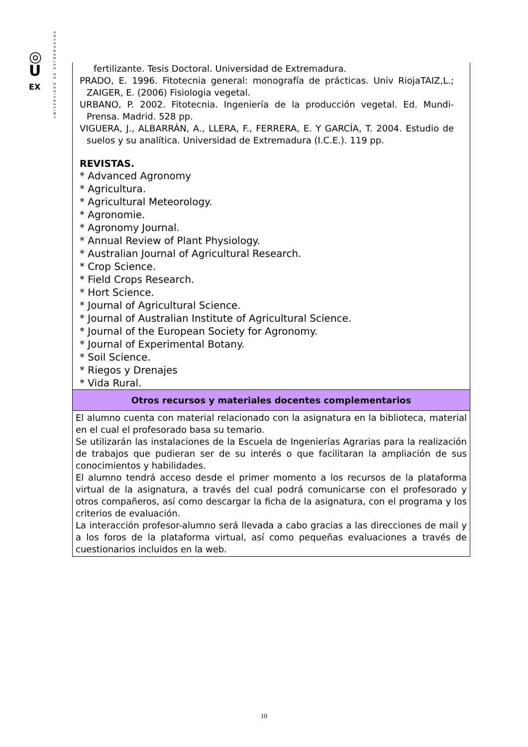◎
U
EX
UNIVERSIDAD DE EXTREMADURA
| fertilizante. Tesis Doctoral. Universidad de Extremadura. PRADO, E. 1996. Fitotecnia general: monografía de prácticas. Univ RiojaTAIZ,L.; ZAIGER, E. (2006) Fisiologia vegetal. URBANO, P. 2002. Fitotecnia. Ingeniería de la producción vegetal. Ed. Mundi-Prensa. Madrid. 528 pp. VIGUERA, J., ALBARRÁN, A., LLERA, F., FERRERA, E. Y GARCÍA, T. 2004. Estudio de suelos y su analítica. Universidad de Extremadura (I.C.E.). 119 pp. REVISTAS. * Advanced Agronomy * Agricultura. * Agricultural Meteorology. * Agronomie. * Agronomy Journal. * Annual Review of Plant Physiology. * Australian Journal of Agricultural Research. * Crop Science. * Field Crops Research. * Hort Science. * Journal of Agricultural Science. * Journal of Australian Institute of Agricultural Science. * Journal of the European Society for Agronomy. * Journal of Experimental Botany. * Soil Science. * Riegos y Drenajes * Vida Rural. |
| Otros recursos y materiales docentes complementarios |
| El alumno cuenta con material relacionado con la asignatura en la biblioteca, material en el cual el profesorado basa su temario. Se utilizarán las instalaciones de la Escuela de Ingenierías Agrarias para la realización de trabajos que pudieran ser de su interés o que facilitaran la ampliación de sus conocimientos y habilidades. El alumno tendrá acceso desde el primer momento a los recursos de la plataforma virtual de la asignatura, a través del cual podrá comunicarse con el profesorado y otros compañeros, así como descargar la ficha de la asignatura, con el programa y los criterios de evaluación. La interacción profesor-alumno será llevada a cabo gracias a las direcciones de mail y a los foros de la plataforma virtual, así como pequeñas evaluaciones a través de cuestionarios incluidos en la web. |
10